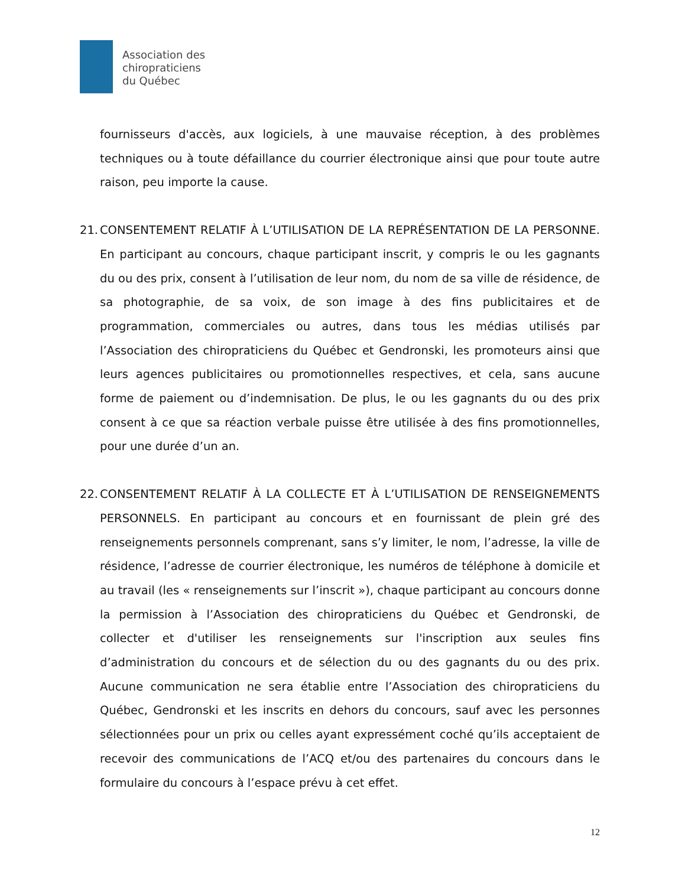Association des
chiropraticiens
du Québec
fournisseurs d'accès, aux logiciels, à une mauvaise réception, à des problèmes techniques ou à toute défaillance du courrier électronique ainsi que pour toute autre raison, peu importe la cause.
21.
CONSENTEMENT RELATIF À L’UTILISATION DE LA REPRÉSENTATION DE LA PERSONNE. En participant au concours, chaque participant inscrit, y compris le ou les gagnants du ou des prix, consent à l’utilisation de leur nom, du nom de sa ville de résidence, de sa photographie, de sa voix, de son image à des fins publicitaires et de programmation, commerciales ou autres, dans tous les médias utilisés par l’Association des chiropraticiens du Québec et Gendronski, les promoteurs ainsi que leurs agences publicitaires ou promotionnelles respectives, et cela, sans aucune forme de paiement ou d’indemnisation. De plus, le ou les gagnants du ou des prix consent à ce que sa réaction verbale puisse être utilisée à des fins promotionnelles, pour une durée d’un an.
22.
CONSENTEMENT RELATIF À LA COLLECTE ET À L’UTILISATION DE RENSEIGNEMENTS PERSONNELS. En participant au concours et en fournissant de plein gré des renseignements personnels comprenant, sans s’y limiter, le nom, l’adresse, la ville de résidence, l’adresse de courrier électronique, les numéros de téléphone à domicile et au travail (les « renseignements sur l’inscrit »), chaque participant au concours donne la permission à l’Association des chiropraticiens du Québec et Gendronski, de collecter et d'utiliser les renseignements sur l'inscription aux seules fins d’administration du concours et de sélection du ou des gagnants du ou des prix. Aucune communication ne sera établie entre l’Association des chiropraticiens du Québec, Gendronski et les inscrits en dehors du concours, sauf avec les personnes sélectionnées pour un prix ou celles ayant expressément coché qu’ils acceptaient de recevoir des communications de l’ACQ et/ou des partenaires du concours dans le formulaire du concours à l’espace prévu à cet effet.
12